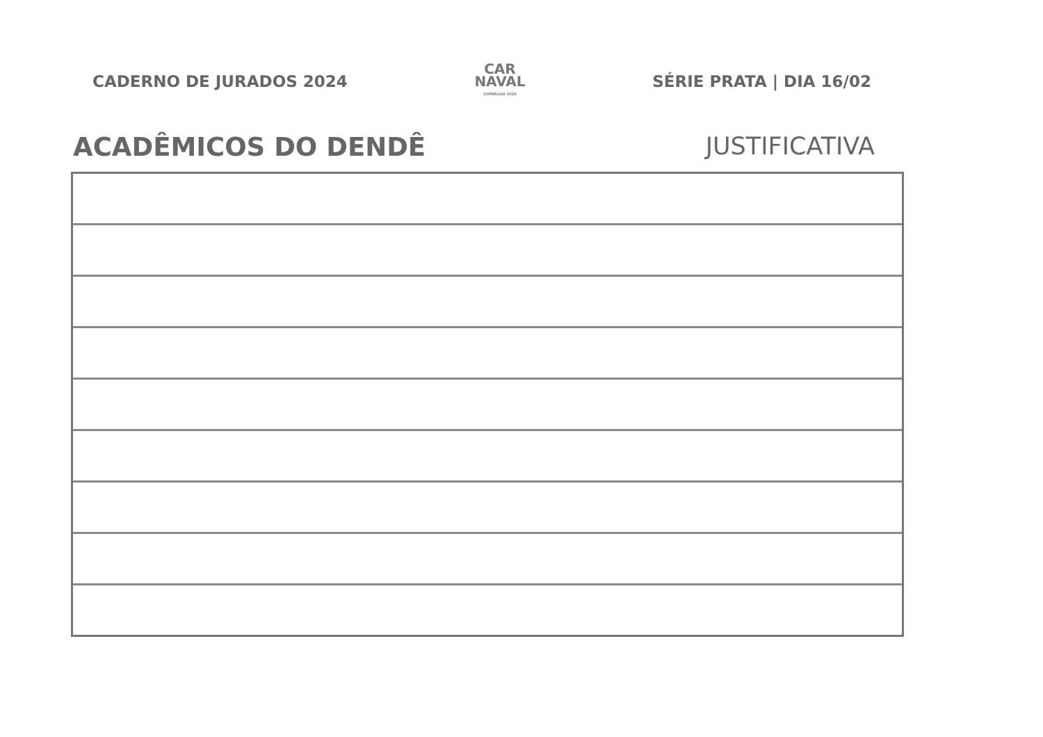CADERNO DE JURADOS 2024
CAR
NAVAL
SUPERLIGA 2024
SÉRIE PRATA | DIA 16/02
ACADÊMICOS DO DENDÊ JUSTIFICATIVA